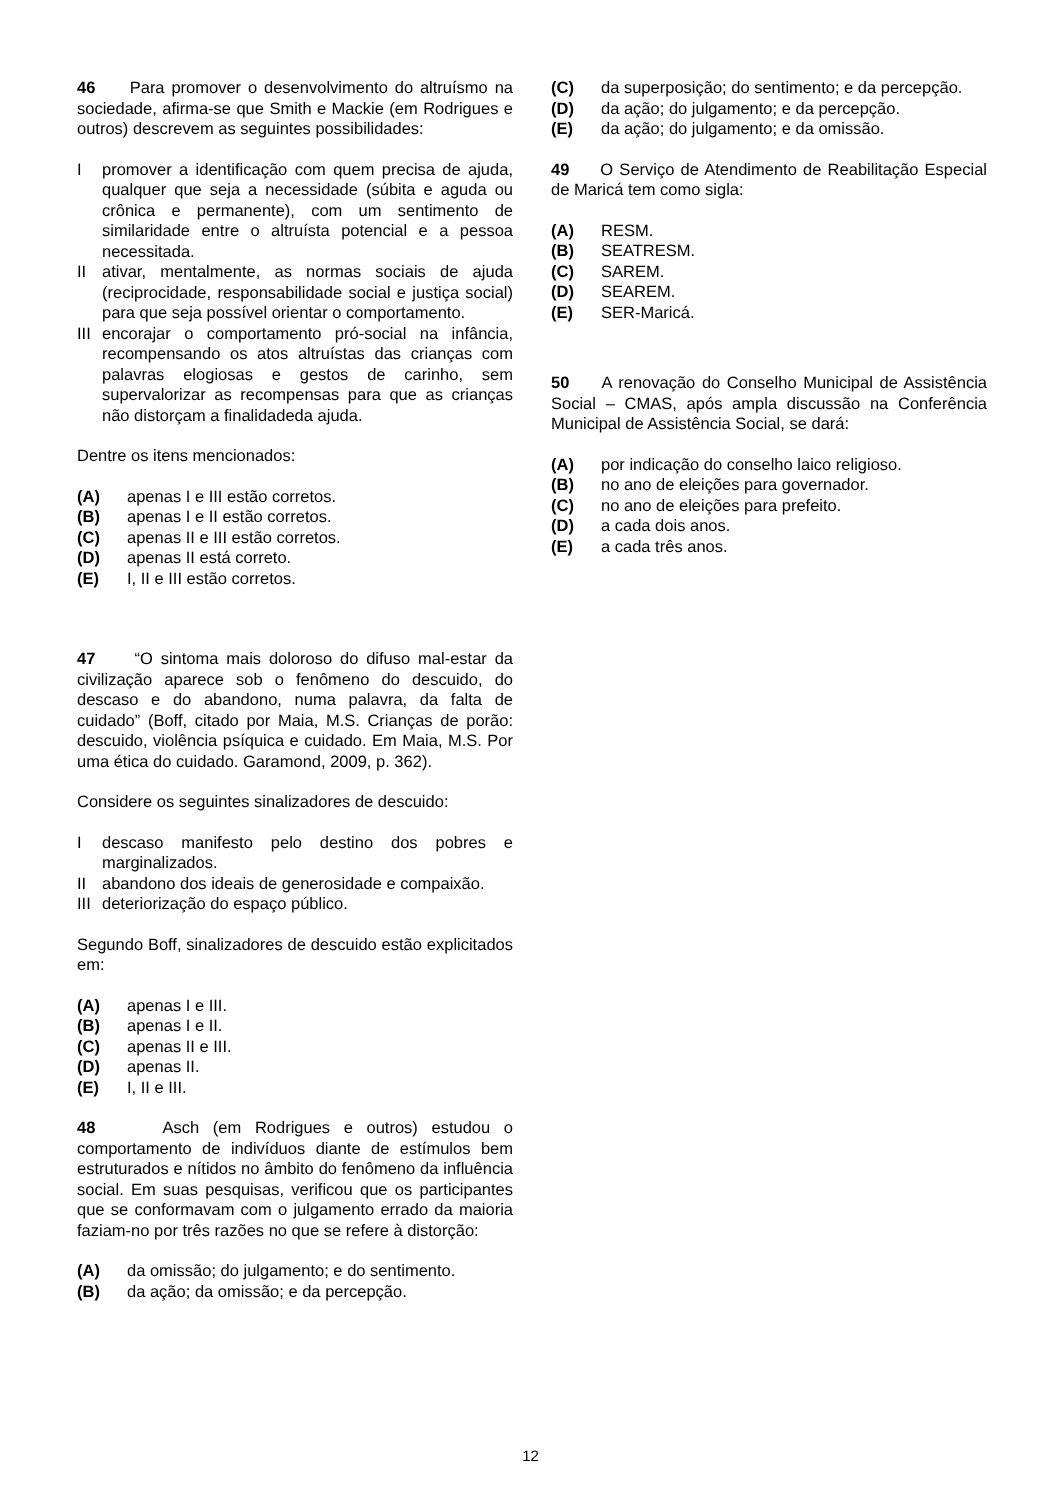46 Para promover o desenvolvimento do altruísmo na sociedade, afirma-se que Smith e Mackie (em Rodrigues e outros) descrevem as seguintes possibilidades:
Ipromover a identificação com quem precisa de ajuda, qualquer que seja a necessidade (súbita e aguda ou crônica e permanente), com um sentimento de similaridade entre o altruísta potencial e a pessoa necessitada.
II ativar, mentalmente, as normas sociais de ajuda (reciprocidade, responsabilidade social e justiça social) para que seja possível orientar o comportamento.
III encorajar o comportamento pró-social na infância, recompensando os atos altruístas das crianças com palavras elogiosas e gestos de carinho, sem supervalorizar as recompensas para que as crianças não distorçam a finalidadeda ajuda.
Dentre os itens mencionados:
(A) apenas I e III estão corretos.
(B) apenas I e II estão corretos.
(C) apenas II e III estão corretos.
(D) apenas II está correto.
(E) I, II e III estão corretos.
47 “O sintoma mais doloroso do difuso mal-estar da civilização aparece sob o fenômeno do descuido, do descaso e do abandono, numa palavra, da falta de cuidado” (Boff, citado por Maia, M.S. Crianças de porão: descuido, violência psíquica e cuidado. Em Maia, M.S. Por uma ética do cuidado. Garamond, 2009, p. 362).
Considere os seguintes sinalizadores de descuido:
Idescaso manifesto pelo destino dos pobres e marginalizados.
II abandono dos ideais de generosidade e compaixão.
III deteriorização do espaço público.
Segundo Boff, sinalizadores de descuido estão explicitados em:
(A) apenas I e III.
(B) apenas I e II.
(C) apenas II e III.
(D) apenas II.
(E) I, II e III.
48 Asch (em Rodrigues e outros) estudou o comportamento de indivíduos diante de estímulos bem estruturados e nítidos no âmbito do fenômeno da influência social. Em suas pesquisas, verificou que os participantes que se conformavam com o julgamento errado da maioria faziam-no por três razões no que se refere à distorção:
(A) da omissão; do julgamento; e do sentimento.
(B) da ação; da omissão; e da percepção.
(C) da superposição; do sentimento; e da percepção.
(D) da ação; do julgamento; e da percepção.
(E) da ação; do julgamento; e da omissão.
49 O Serviço de Atendimento de Reabilitação Especial de Maricá tem como sigla:
(A) RESM.
(B) SEATRESM.
(C) SAREM.
(D) SEAREM.
(E) SER-Maricá.
50 A renovação do Conselho Municipal de Assistência Social – CMAS, após ampla discussão na Conferência Municipal de Assistência Social, se dará:
(A) por indicação do conselho laico religioso.
(B) no ano de eleições para governador.
(C) no ano de eleições para prefeito.
(D) a cada dois anos.
(E) a cada três anos.
12